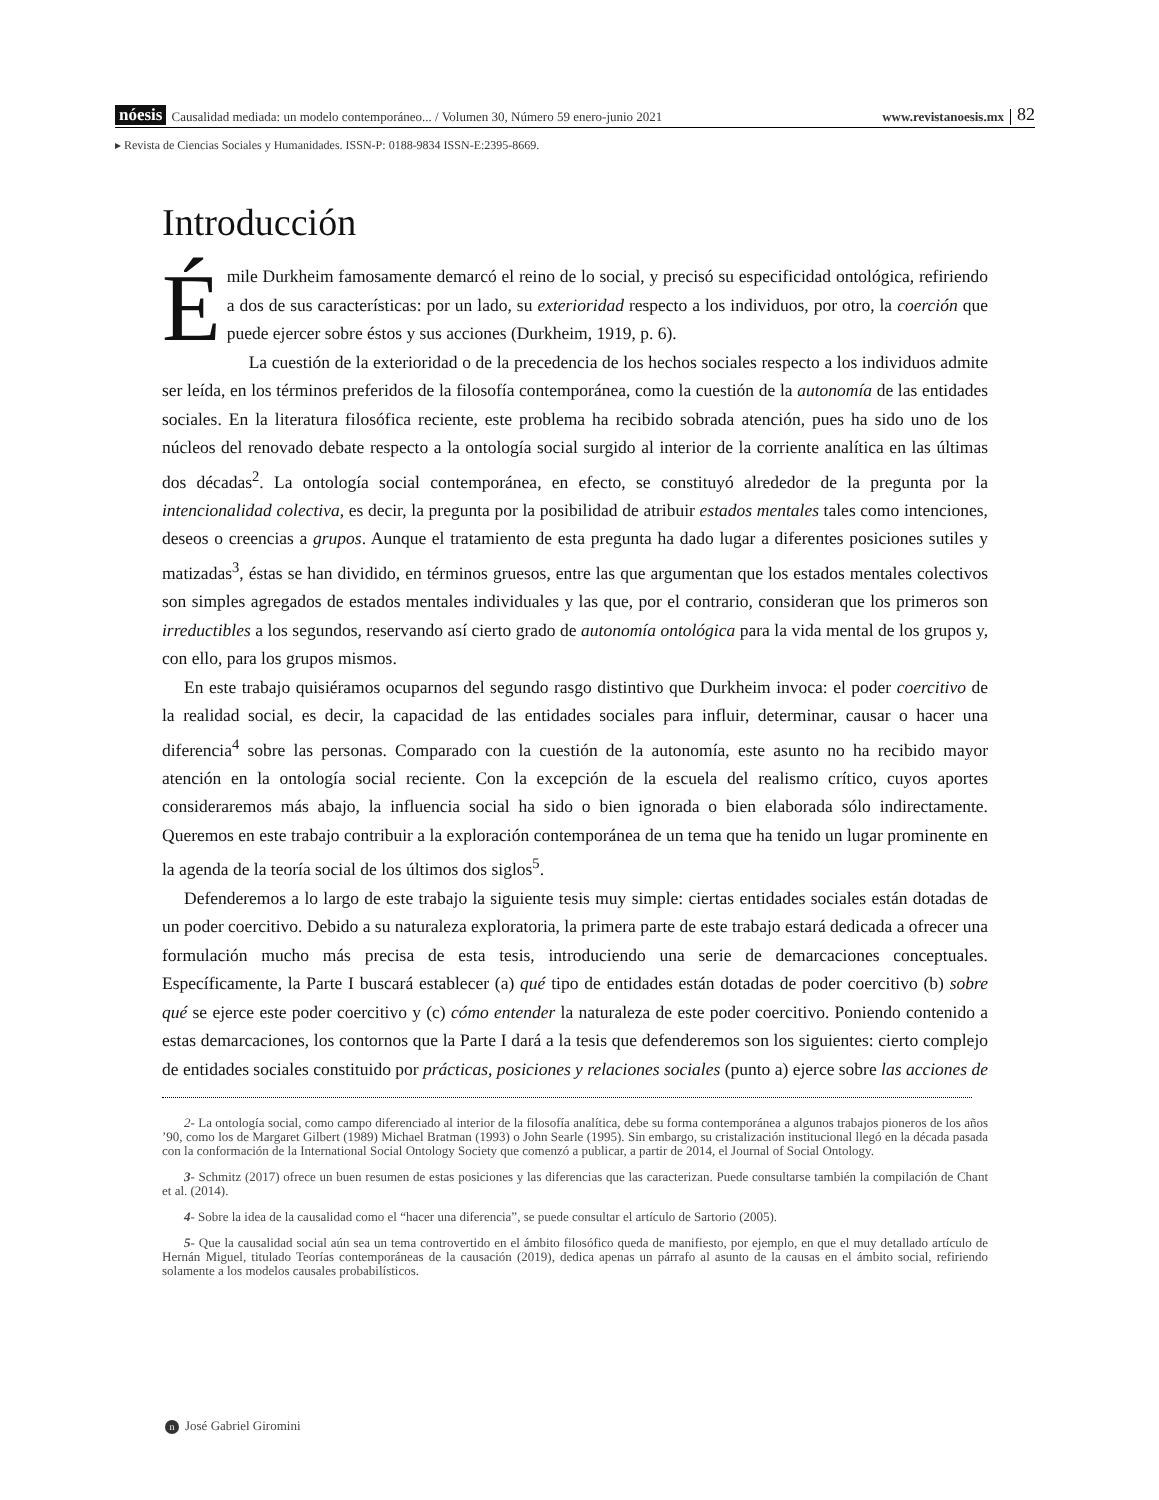nóesis Causalidad mediada: un modelo contemporáneo... / Volumen 30, Número 59 enero-junio 2021 www.revistanoesis.mx 82
▸ Revista de Ciencias Sociales y Humanidades. ISSN-P: 0188-9834 ISSN-E:2395-8669.
Introducción
Émile Durkheim famosamente demarcó el reino de lo social, y precisó su especificidad ontológica, refiriendo a dos de sus características: por un lado, su exterioridad respecto a los individuos, por otro, la coerción que puede ejercer sobre éstos y sus acciones (Durkheim, 1919, p. 6).
La cuestión de la exterioridad o de la precedencia de los hechos sociales respecto a los individuos admite ser leída, en los términos preferidos de la filosofía contemporánea, como la cuestión de la autonomía de las entidades sociales. En la literatura filosófica reciente, este problema ha recibido sobrada atención, pues ha sido uno de los núcleos del renovado debate respecto a la ontología social surgido al interior de la corriente analítica en las últimas dos décadas<sup>2</sup>. La ontología social contemporánea, en efecto, se constituyó alrededor de la pregunta por la intencionalidad colectiva, es decir, la pregunta por la posibilidad de atribuir estados mentales tales como intenciones, deseos o creencias a grupos. Aunque el tratamiento de esta pregunta ha dado lugar a diferentes posiciones sutiles y matizadas<sup>3</sup>, éstas se han dividido, en términos gruesos, entre las que argumentan que los estados mentales colectivos son simples agregados de estados mentales individuales y las que, por el contrario, consideran que los primeros son irreductibles a los segundos, reservando así cierto grado de autonomía ontológica para la vida mental de los grupos y, con ello, para los grupos mismos.
En este trabajo quisiéramos ocuparnos del segundo rasgo distintivo que Durkheim invoca: el poder coercitivo de la realidad social, es decir, la capacidad de las entidades sociales para influir, determinar, causar o hacer una diferencia<sup>4</sup> sobre las personas. Comparado con la cuestión de la autonomía, este asunto no ha recibido mayor atención en la ontología social reciente. Con la excepción de la escuela del realismo crítico, cuyos aportes consideraremos más abajo, la influencia social ha sido o bien ignorada o bien elaborada sólo indirectamente. Queremos en este trabajo contribuir a la exploración contemporánea de un tema que ha tenido un lugar prominente en la agenda de la teoría social de los últimos dos siglos<sup>5</sup>.
Defenderemos a lo largo de este trabajo la siguiente tesis muy simple: ciertas entidades sociales están dotadas de un poder coercitivo. Debido a su naturaleza exploratoria, la primera parte de este trabajo estará dedicada a ofrecer una formulación mucho más precisa de esta tesis, introduciendo una serie de demarcaciones conceptuales. Específicamente, la Parte I buscará establecer (a) qué tipo de entidades están dotadas de poder coercitivo (b) sobre qué se ejerce este poder coercitivo y (c) cómo entender la naturaleza de este poder coercitivo. Poniendo contenido a estas demarcaciones, los contornos que la Parte I dará a la tesis que defenderemos son los siguientes: cierto complejo de entidades sociales constituido por prácticas, posiciones y relaciones sociales (punto a) ejerce sobre las acciones de
2- La ontología social, como campo diferenciado al interior de la filosofía analítica, debe su forma contemporánea a algunos trabajos pioneros de los años ’90, como los de Margaret Gilbert (1989) Michael Bratman (1993) o John Searle (1995). Sin embargo, su cristalización institucional llegó en la década pasada con la conformación de la International Social Ontology Society que comenzó a publicar, a partir de 2014, el Journal of Social Ontology.
3- Schmitz (2017) ofrece un buen resumen de estas posiciones y las diferencias que las caracterizan. Puede consultarse también la compilación de Chant et al. (2014).
4- Sobre la idea de la causalidad como el “hacer una diferencia”, se puede consultar el artículo de Sartorio (2005).
5- Que la causalidad social aún sea un tema controvertido en el ámbito filosófico queda de manifiesto, por ejemplo, en que el muy detallado artículo de Hernán Miguel, titulado Teorías contemporáneas de la causación (2019), dedica apenas un párrafo al asunto de la causas en el ámbito social, refiriendo solamente a los modelos causales probabilísticos.
n José Gabriel Giromini